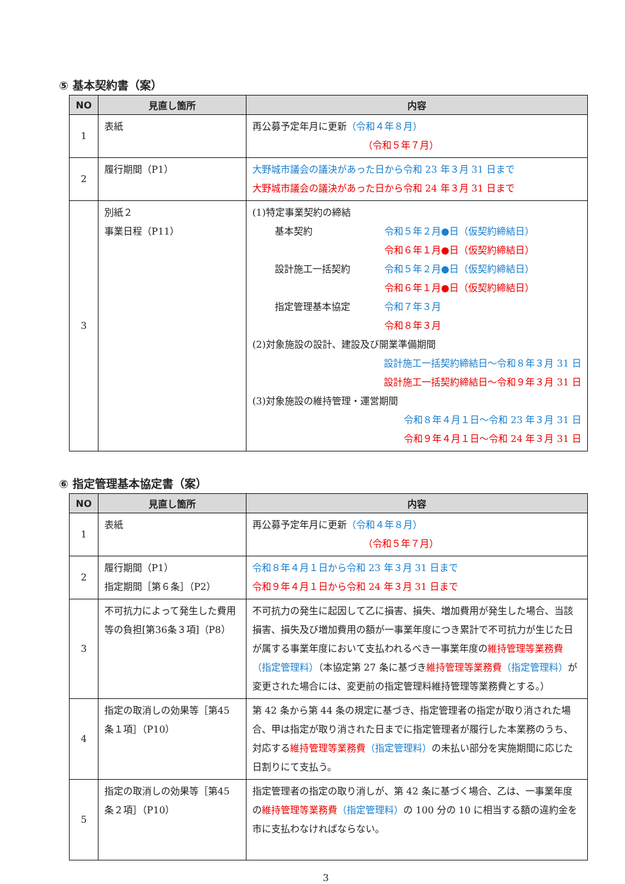⑤ 基本契約書（案）
| NO | 見直し箇所 | 内容 |
| --- | --- | --- |
| 1 | 表紙 | 再公募予定年月に更新 （令和４年８月） （令和５年７月） |
| 2 | 履行期間（P1） | 大野城市議会の議決があった日から令和 23 年３月 31 日まで 大野城市議会の議決があった日から令和 24 年３月 31 日まで |
| 3 | 別紙２ 事業日程（P11） | (1)特定事業契約の締結 基本契約 令和５年２月●日（仮契約締結日） 令和６年１月●日（仮契約締結日） 設計施工一括契約 令和５年２月●日（仮契約締結日） 令和６年１月●日（仮契約締結日） 指定管理基本協定 令和７年３月 令和８年３月 (2)対象施設の設計、建設及び開業準備期間 設計施工一括契約締結日～令和８年３月 31 日 設計施工一括契約締結日～令和９年３月 31 日 (3)対象施設の維持管理・運営期間 令和８年４月１日～令和 23 年３月 31 日 令和９年４月１日～令和 24 年３月 31 日 |
⑥ 指定管理基本協定書（案）
| NO | 見直し箇所 | 内容 |
| --- | --- | --- |
| 1 | 表紙 | 再公募予定年月に更新 （令和４年８月） （令和５年７月） |
| 2 | 履行期間（P1） 指定期間［第６条］（P2） | 令和８年４月１日から令和 23 年３月 31 日まで 令和９年４月１日から令和 24 年３月 31 日まで |
| 3 | 不可抗力によって発生した費用等の負担[第36条３項]（P8） | 不可抗力の発生に起因して乙に損害、損失、増加費用が発生した場合、当該損害、損失及び増加費用の額が一事業年度につき累計で不可抗力が生じた日が属する事業年度において支払われるべき一事業年度の 維持管理等業務費 （指定管理料） （本協定第 27 条に基づき 維持管理等業務費 （指定管理料） が変更された場合には、変更前の指定管理料維持管理等業務費とする。） |
| 4 | 指定の取消しの効果等［第45 条１項］（P10） | 第 42 条から第 44 条の規定に基づき、指定管理者の指定が取り消された場合、甲は指定が取り消された日までに指定管理者が履行した本業務のうち、対応する 維持管理等業務費 （指定管理料） の未払い部分を実施期間に応じた日割りにて支払う。 |
| 5 | 指定の取消しの効果等［第45 条２項］（P10） | 指定管理者の指定の取り消しが、第 42 条に基づく場合、乙は、一事業年度の 維持管理等業務費 （指定管理料） の 100 分の 10 に相当する額の違約金を市に支払わなければならない。 |
3